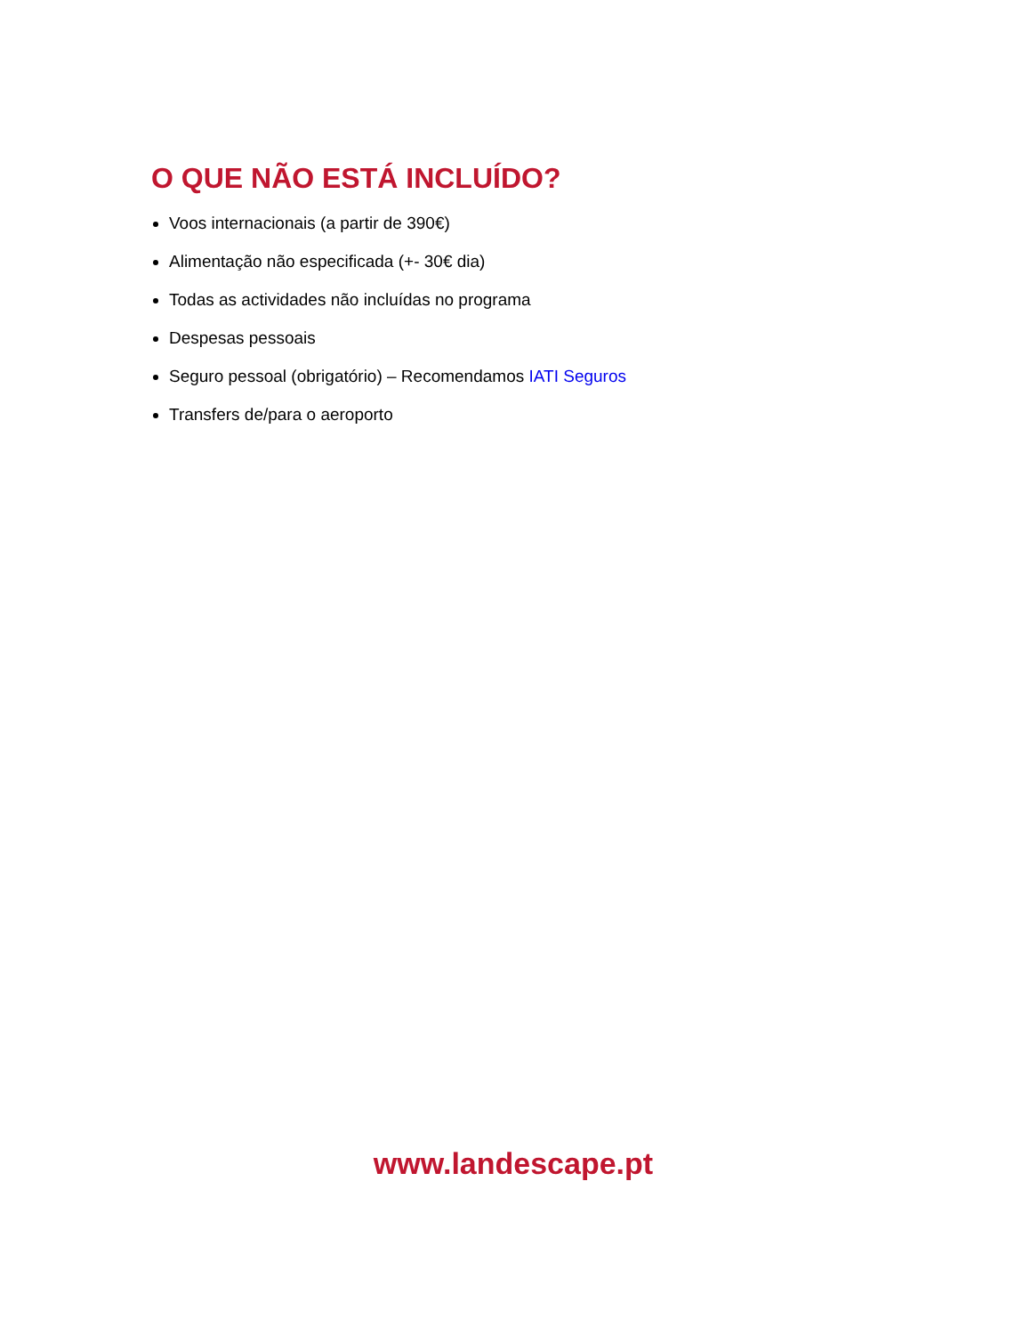O QUE NÃO ESTÁ INCLUÍDO?
Voos internacionais (a partir de 390€)
Alimentação não especificada (+- 30€ dia)
Todas as actividades não incluídas no programa
Despesas pessoais
Seguro pessoal (obrigatório) – Recomendamos IATI Seguros
Transfers de/para o aeroporto
www.landescape.pt